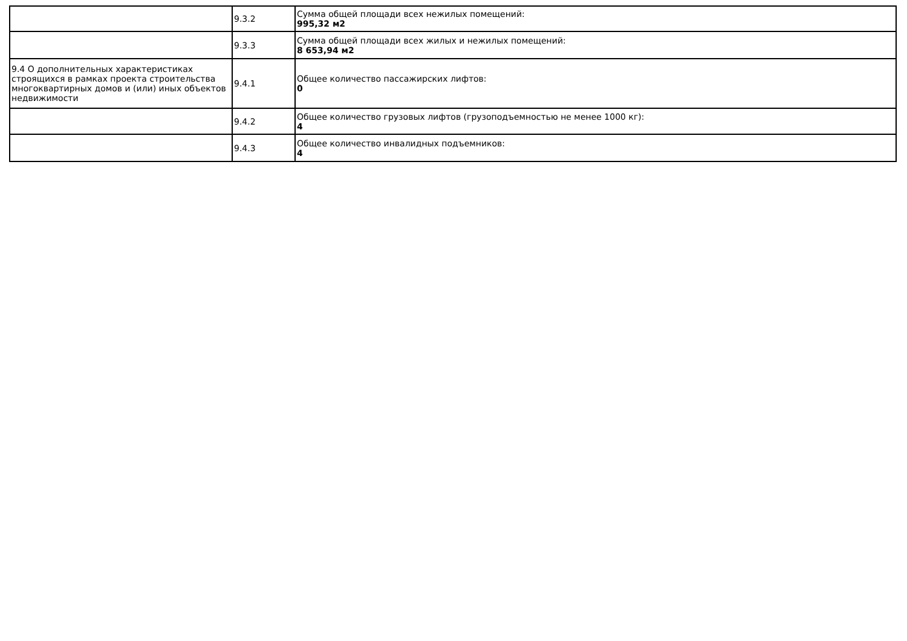| | 9.3.2 | Сумма общей площади всех нежилых помещений: 995,32 м2 |
| | 9.3.3 | Сумма общей площади всех жилых и нежилых помещений: 8 653,94 м2 |
| 9.4 О дополнительных характеристиках строящихся в рамках проекта строительства многоквартирных домов и (или) иных объектов недвижимости | 9.4.1 | Общее количество пассажирских лифтов: 0 |
| | 9.4.2 | Общее количество грузовых лифтов (грузоподъемностью не менее 1000 кг): 4 |
| | 9.4.3 | Общее количество инвалидных подъемников: 4 |